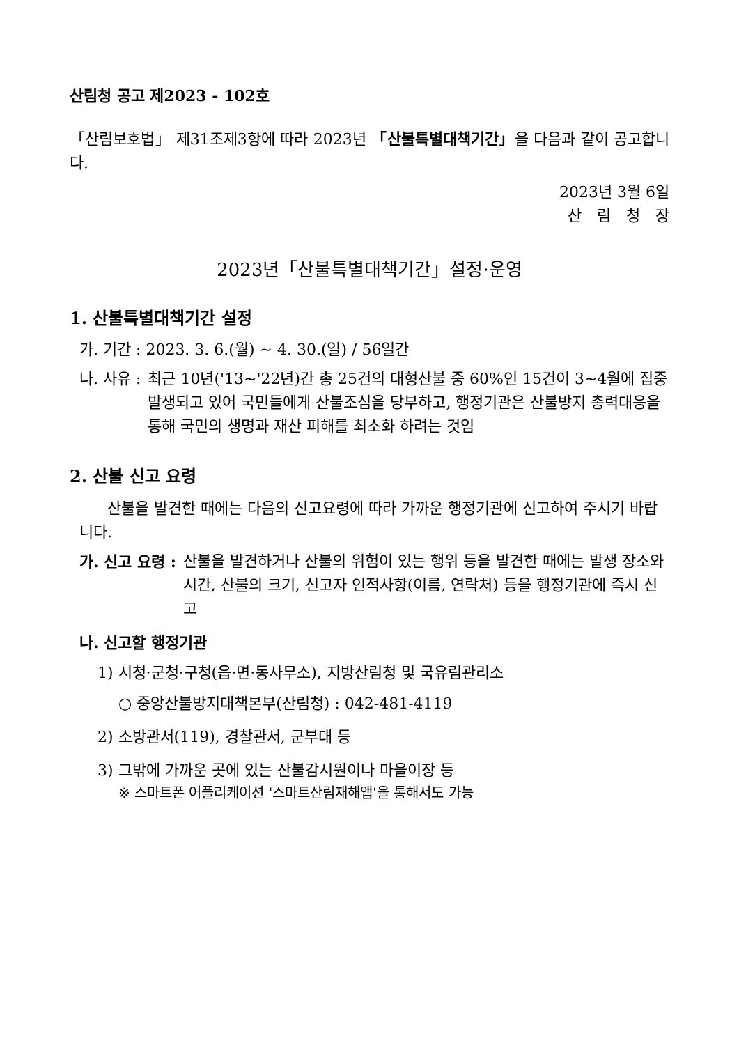산림청 공고 제2023 - 102호
「산림보호법」 제31조제3항에 따라 2023년 「산불특별대책기간」을 다음과 같이 공고합니다.
2023년 3월 6일
산림청장
2023년「산불특별대책기간」설정·운영
1. 산불특별대책기간 설정
가. 기간 : 2023. 3. 6.(월) ~ 4. 30.(일) / 56일간
나. 사유 : 최근 10년('13~'22년)간 총 25건의 대형산불 중 60%인 15건이 3~4월에 집중 발생되고 있어 국민들에게 산불조심을 당부하고, 행정기관은 산불방지 총력대응을 통해 국민의 생명과 재산 피해를 최소화 하려는 것임
2. 산불 신고 요령
산불을 발견한 때에는 다음의 신고요령에 따라 가까운 행정기관에 신고하여 주시기 바랍니다.
가. 신고 요령 : 산불을 발견하거나 산불의 위험이 있는 행위 등을 발견한 때에는 발생 장소와 시간, 산불의 크기, 신고자 인적사항(이름, 연락처) 등을 행정기관에 즉시 신고
나. 신고할 행정기관
1) 시청·군청·구청(읍·면·동사무소), 지방산림청 및 국유림관리소
○ 중앙산불방지대책본부(산림청) : 042-481-4119
2) 소방관서(119), 경찰관서, 군부대 등
3) 그밖에 가까운 곳에 있는 산불감시원이나 마을이장 등
※ 스마트폰 어플리케이션 '스마트산림재해앱'을 통해서도 가능